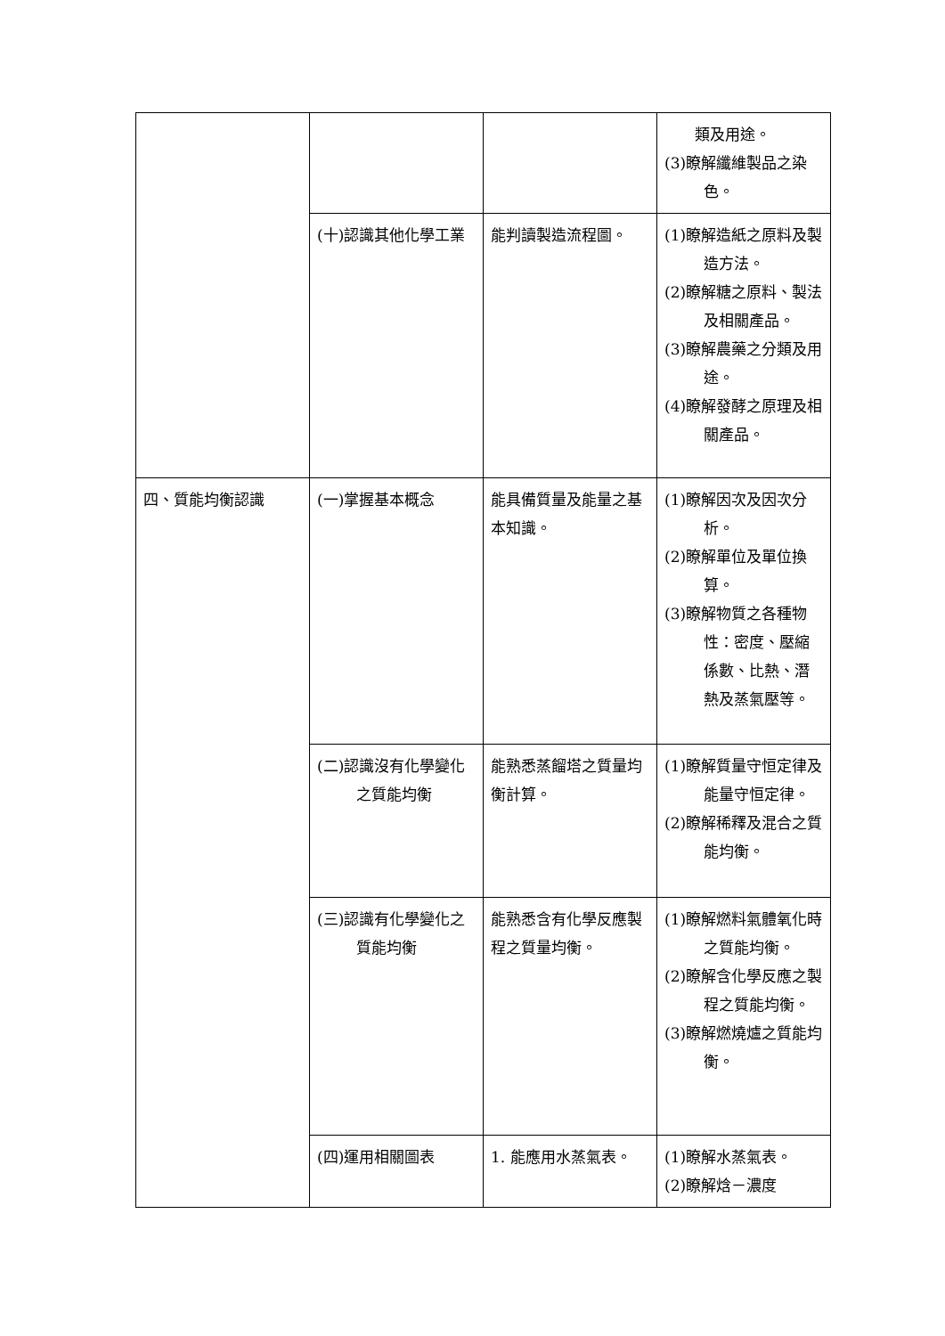| | | | 類及用途。 (3)瞭解纖維製品之染色。 |
| | (十)認識其他化學工業 | 能判讀製造流程圖。 | (1)瞭解造紙之原料及製造方法。 (2)瞭解糖之原料、製法及相關產品。 (3)瞭解農藥之分類及用途。 (4)瞭解發酵之原理及相關產品。 |
| 四、質能均衡認識 | (一)掌握基本概念 | 能具備質量及能量之基本知識。 | (1)瞭解因次及因次分析。 (2)瞭解單位及單位換算。 (3)瞭解物質之各種物性：密度、壓縮係數、比熱、潛熱及蒸氣壓等。 |
| | (二)認識沒有化學變化之質能均衡 | 能熟悉蒸餾塔之質量均衡計算。 | (1)瞭解質量守恒定律及能量守恒定律。 (2)瞭解稀釋及混合之質能均衡。 |
| | (三)認識有化學變化之質能均衡 | 能熟悉含有化學反應製程之質量均衡。 | (1)瞭解燃料氣體氧化時之質能均衡。 (2)瞭解含化學反應之製程之質能均衡。 (3)瞭解燃燒爐之質能均衡。 |
| | (四)運用相關圖表 | 1. 能應用水蒸氣表。 | (1)瞭解水蒸氣表。 (2)瞭解焓－濃度 |